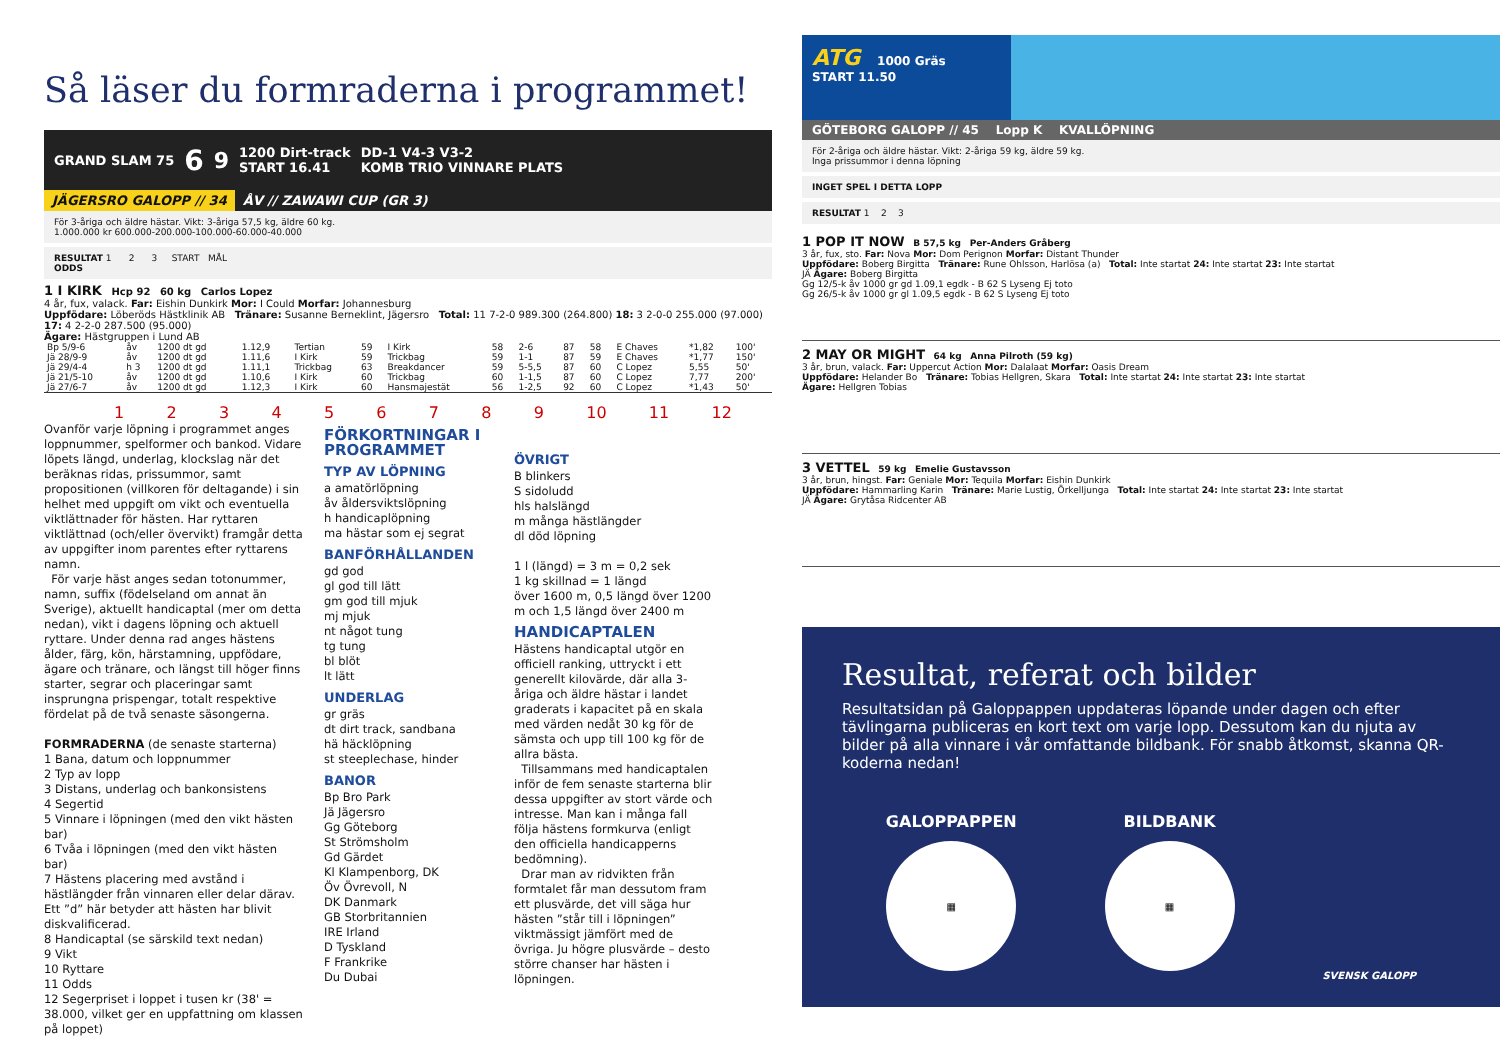Så läser du formraderna i programmet!
GRAND SLAM 75 6 9 1200 Dirt-track
START 16.41 DD-1 V4-3 V3-2
KOMB TRIO VINNARE PLATS
JÄGERSRO GALOPP // 34 ÅV // ZAWAWI CUP (GR 3)
För 3-åriga och äldre hästar. Vikt: 3-åriga 57,5 kg, äldre 60 kg.
1.000.000 kr 600.000-200.000-100.000-60.000-40.000
RESULTAT 1 2 3 START MÅL
ODDS
1 I KIRK Hcp 92 60 kg Carlos Lopez
4 år, fux, valack. Far: Eishin Dunkirk Mor: I Could Morfar: Johannesburg
Uppfödare: Löberöds Hästklinik AB Tränare: Susanne Berneklint, Jägersro Total: 11 7-2-0 989.300 (264.800) 18: 3 2-0-0 255.000 (97.000) 17: 4 2-2-0 287.500 (95.000)
Ägare: Hästgruppen i Lund AB
| Bp 5/9-6 | åv | 1200 dt gd | 1.12,9 | Tertian | 59 | I Kirk | 58 | 2-6 | 87 | 58 | E Chaves | *1,82 | 100' |
| Jä 28/9-9 | åv | 1200 dt gd | 1.11,6 | I Kirk | 59 | Trickbag | 59 | 1-1 | 87 | 59 | E Chaves | *1,77 | 150' |
| Jä 29/4-4 | h 3 | 1200 dt gd | 1.11,1 | Trickbag | 63 | Breakdancer | 59 | 5-5,5 | 87 | 60 | C Lopez | 5,55 | 50' |
| Jä 21/5-10 | åv | 1200 dt gd | 1.10,6 | I Kirk | 60 | Trickbag | 60 | 1-1,5 | 87 | 60 | C Lopez | 7,77 | 200' |
| Jä 27/6-7 | åv | 1200 dt gd | 1.12,3 | I Kirk | 60 | Hansmajestät | 56 | 1-2,5 | 92 | 60 | C Lopez | *1,43 | 50' |
123456789 10 11 12
Ovanför varje löpning i programmet anges loppnummer, spelformer och bankod. Vidare löpets längd, underlag, klockslag när det beräknas ridas, prissummor, samt propositionen (villkoren för deltagande) i sin helhet med uppgift om vikt och eventuella viktlättnader för hästen. Har ryttaren viktlättnad (och/eller övervikt) framgår detta av uppgifter inom parentes efter ryttarens namn.
För varje häst anges sedan totonummer, namn, suffix (födelseland om annat än Sverige), aktuellt handicaptal (mer om detta nedan), vikt i dagens löpning och aktuell ryttare. Under denna rad anges hästens ålder, färg, kön, härstamning, uppfödare, ägare och tränare, och längst till höger finns starter, segrar och placeringar samt insprungna prispengar, totalt respektive fördelat på de två senaste säsongerna.
FORMRADERNA (de senaste starterna)
1 Bana, datum och loppnummer
2 Typ av lopp
3 Distans, underlag och bankonsistens
4 Segertid
5 Vinnare i löpningen (med den vikt hästen bar)
6 Tvåa i löpningen (med den vikt hästen bar)
7 Hästens placering med avstånd i hästlängder från vinnaren eller delar därav. Ett ”d” här betyder att hästen har blivit diskvalificerad.
8 Handicaptal (se särskild text nedan)
9 Vikt
10 Ryttare
11 Odds
12 Segerpriset i loppet i tusen kr (38' = 38.000, vilket ger en uppfattning om klassen på loppet)
FÖRKORTNINGAR I PROGRAMMET
TYP AV LÖPNING
a amatörlöpning
åv åldersviktslöpning
h handicaplöpning
ma hästar som ej segrat
BANFÖRHÅLLANDEN
gd god
gl god till lätt
gm god till mjuk
mj mjuk
nt något tung
tg tung
bl blöt
lt lätt
UNDERLAG
gr gräs
dt dirt track, sandbana
hä häcklöpning
st steeplechase, hinder
BANOR
Bp Bro Park
Jä Jägersro
Gg Göteborg
St Strömsholm
Gd Gärdet
Kl Klampenborg, DK
Öv Övrevoll, N
DK Danmark
GB Storbritannien
IRE Irland
D Tyskland
F Frankrike
Du Dubai
ÖVRIGT
B blinkers
S sidoludd
hls halslängd
m många hästlängder
dl död löpning
1 l (längd) = 3 m = 0,2 sek
1 kg skillnad = 1 längd
över 1600 m, 0,5 längd över 1200 m och 1,5 längd över 2400 m
HANDICAPTALEN
Hästens handicaptal utgör en officiell ranking, uttryckt i ett generellt kilovärde, där alla 3-åriga och äldre hästar i landet graderats i kapacitet på en skala med värden nedåt 30 kg för de sämsta och upp till 100 kg för de allra bästa.
Tillsammans med handicaptalen inför de fem senaste starterna blir dessa uppgifter av stort värde och intresse. Man kan i många fall följa hästens formkurva (enligt den officiella handicapperns bedömning).
Drar man av ridvikten från formtalet får man dessutom fram ett plusvärde, det vill säga hur hästen ”står till i löpningen” viktmässigt jämfört med de övriga. Ju högre plusvärde – desto större chanser har hästen i löpningen.
ATG 1000 Gräs
START 11.50
GÖTEBORG GALOPP // 45 Lopp K KVALLÖPNING
För 2-åriga och äldre hästar. Vikt: 2-åriga 59 kg, äldre 59 kg.
Inga prissummor i denna löpning
INGET SPEL I DETTA LOPP
RESULTAT 1 2 3
1 POP IT NOW B 57,5 kg Per-Anders Gråberg
3 år, fux, sto. Far: Nova Mor: Dom Perignon Morfar: Distant Thunder
Uppfödare: Boberg Birgitta Tränare: Rune Ohlsson, Harlösa (a) Total: Inte startat 24: Inte startat 23: Inte startat
JÄ Ägare: Boberg Birgitta
Gg 12/5-k åv 1000 gr gd 1.09,1 egdk - B 62 S Lyseng Ej toto
Gg 26/5-k åv 1000 gr gl 1.09,5 egdk - B 62 S Lyseng Ej toto
2 MAY OR MIGHT 64 kg Anna Pilroth (59 kg)
3 år, brun, valack. Far: Uppercut Action Mor: Dalalaat Morfar: Oasis Dream
Uppfödare: Helander Bo Tränare: Tobias Hellgren, Skara Total: Inte startat 24: Inte startat 23: Inte startat
Ägare: Hellgren Tobias
3 VETTEL 59 kg Emelie Gustavsson
3 år, brun, hingst. Far: Geniale Mor: Tequila Morfar: Eishin Dunkirk
Uppfödare: Hammarling Karin Tränare: Marie Lustig, Örkelljunga Total: Inte startat 24: Inte startat 23: Inte startat
JÄ Ägare: Grytåsa Ridcenter AB
Resultat, referat och bilder
Resultatsidan på Galoppappen uppdateras löpande under dagen och efter tävlingarna publiceras en kort text om varje lopp. Dessutom kan du njuta av bilder på alla vinnare i vår omfattande bildbank. För snabb åtkomst, skanna QR-koderna nedan!
GALOPPAPPEN
▦
BILDBANK
▦
SVENSK GALOPP